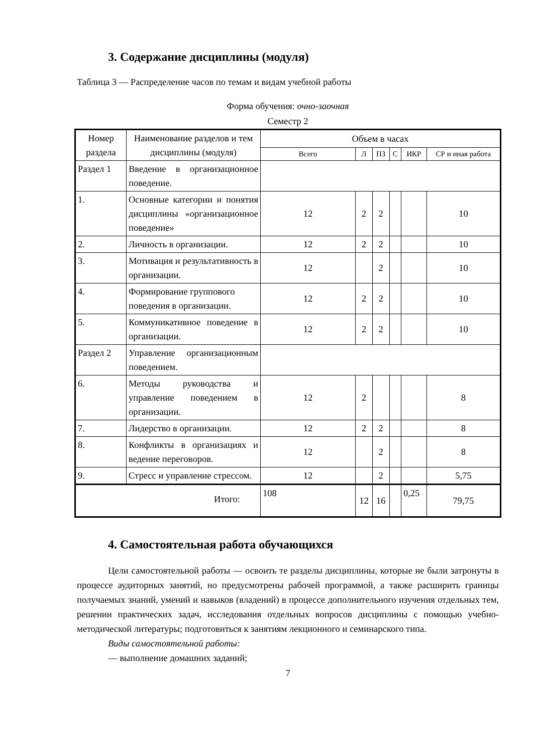3. Содержание дисциплины (модуля)
Таблица 3 — Распределение часов по темам и видам учебной работы
Форма обучения: очно-заочная
Семестр 2
| Номер раздела | Наименование разделов и тем дисциплины (модуля) | Объем в часах | | | | | |
| --- | --- | --- | --- | --- | --- | --- | --- |
| | | Всего | Л | ПЗ | С | ИКР | СР и иная работа |
| Раздел 1 | Введение в организационное поведение. | | | | | | |
| 1. | Основные категории и понятия дисциплины «организационное поведение» | 12 | 2 | 2 | | | 10 |
| 2. | Личность в организации. | 12 | 2 | 2 | | | 10 |
| 3. | Мотивация и результативность в организации. | 12 | | 2 | | | 10 |
| 4. | Формирование группового поведения в организации. | 12 | 2 | 2 | | | 10 |
| 5. | Коммуникативное поведение в организации. | 12 | 2 | 2 | | | 10 |
| Раздел 2 | Управление организационным поведением. | | | | | | |
| 6. | Методы руководства и управление поведением в организации. | 12 | 2 | | | | 8 |
| 7. | Лидерство в организации. | 12 | 2 | 2 | | | 8 |
| 8. | Конфликты в организациях и ведение переговоров. | 12 | | 2 | | | 8 |
| 9. | Стресс и управление стрессом. | 12 | | 2 | | | 5,75 |
| Итого: | | 108 | 12 | 16 | | 0,25 | 79,75 |
4. Самостоятельная работа обучающихся
Цели самостоятельной работы — освоить те разделы дисциплины, которые не были затронуты в процессе аудиторных занятий, но предусмотрены рабочей программой, а также расширить границы получаемых знаний, умений и навыков (владений) в процессе дополнительного изучения отдельных тем, решении практических задач, исследования отдельных вопросов дисциплины с помощью учебно-методической литературы; подготовиться к занятиям лекционного и семинарского типа.
Виды самостоятельной работы:
— выполнение домашних заданий;
7